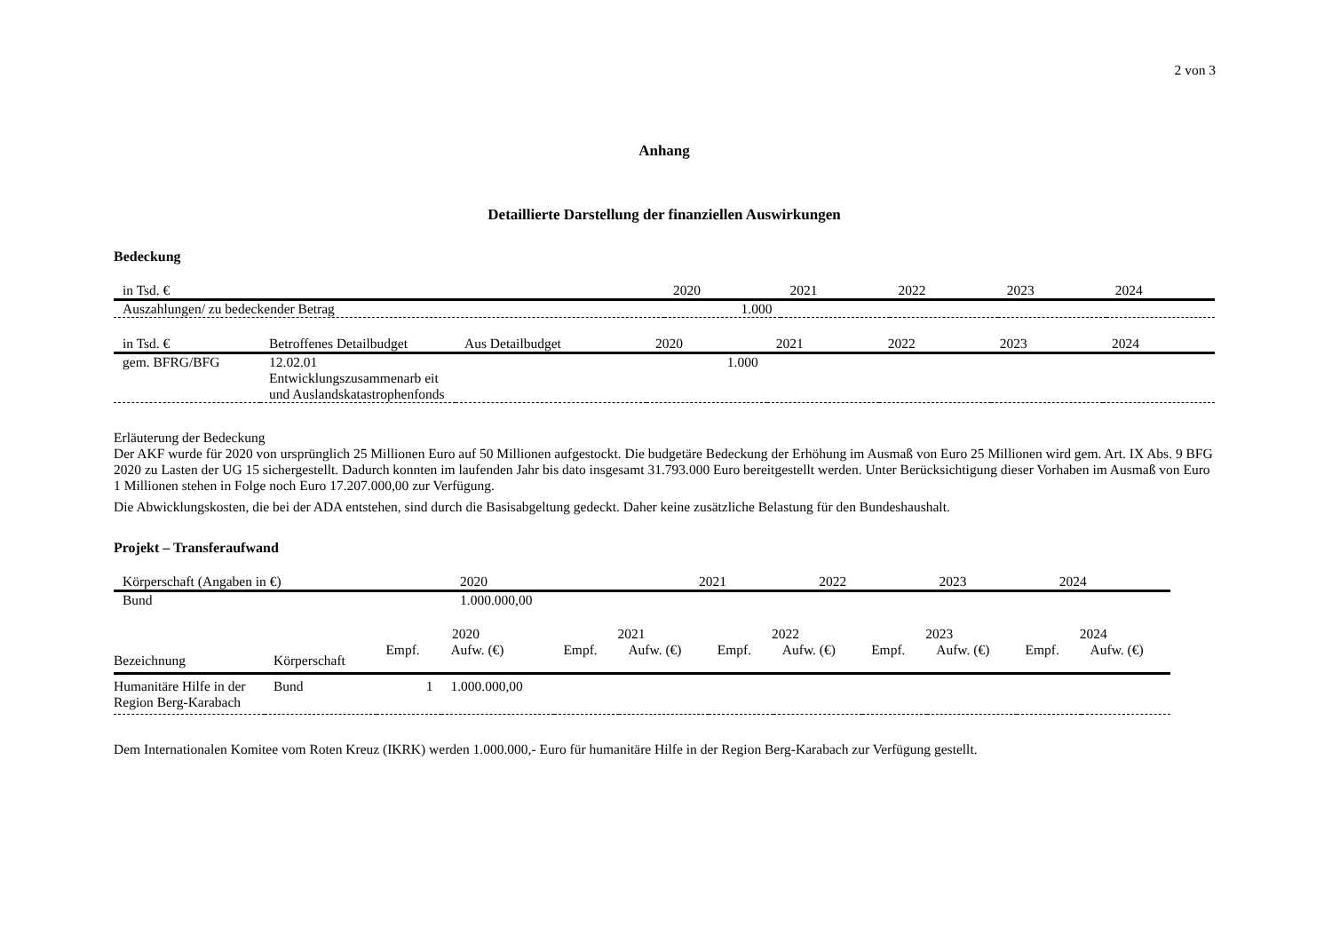2 von 3
Anhang
Detaillierte Darstellung der finanziellen Auswirkungen
Bedeckung
| in Tsd. € | 2020 | 2021 | 2022 | 2023 | 2024 |
| --- | --- | --- | --- | --- | --- |
| Auszahlungen/ zu bedeckender Betrag | 1.000 | | | | |
| in Tsd. € | Betroffenes Detailbudget | Aus Detailbudget | 2020 | 2021 | 2022 | 2023 | 2024 |
| --- | --- | --- | --- | --- | --- | --- | --- |
| gem. BFRG/BFG | 12.02.01 Entwicklungszusammenarb eit und Auslandskatastrophenfonds | | 1.000 | | | | |
Erläuterung der Bedeckung
Der AKF wurde für 2020 von ursprünglich 25 Millionen Euro auf 50 Millionen aufgestockt. Die budgetäre Bedeckung der Erhöhung im Ausmaß von Euro 25 Millionen wird gem. Art. IX Abs. 9 BFG 2020 zu Lasten der UG 15 sichergestellt. Dadurch konnten im laufenden Jahr bis dato insgesamt 31.793.000 Euro bereitgestellt werden. Unter Berücksichtigung dieser Vorhaben im Ausmaß von Euro 1 Millionen stehen in Folge noch Euro 17.207.000,00 zur Verfügung.
Die Abwicklungskosten, die bei der ADA entstehen, sind durch die Basisabgeltung gedeckt. Daher keine zusätzliche Belastung für den Bundeshaushalt.
Projekt – Transferaufwand
| Körperschaft (Angaben in €) | 2020 | 2021 | 2022 | 2023 | 2024 |
| --- | --- | --- | --- | --- | --- |
| Bund | 1.000.000,00 | | | | |
| | | 2020 | | 2021 | | 2022 | | 2023 | | 2024 | |
| --- | --- | --- | --- | --- | --- | --- | --- | --- | --- | --- | --- |
| Bezeichnung | Körperschaft | Empf. | Aufw. (€) | Empf. | Aufw. (€) | Empf. | Aufw. (€) | Empf. | Aufw. (€) | Empf. | Aufw. (€) |
| Humanitäre Hilfe in der Region Berg-Karabach | Bund | 1 | 1.000.000,00 | | | | | | | | |
Dem Internationalen Komitee vom Roten Kreuz (IKRK) werden 1.000.000,- Euro für humanitäre Hilfe in der Region Berg-Karabach zur Verfügung gestellt.